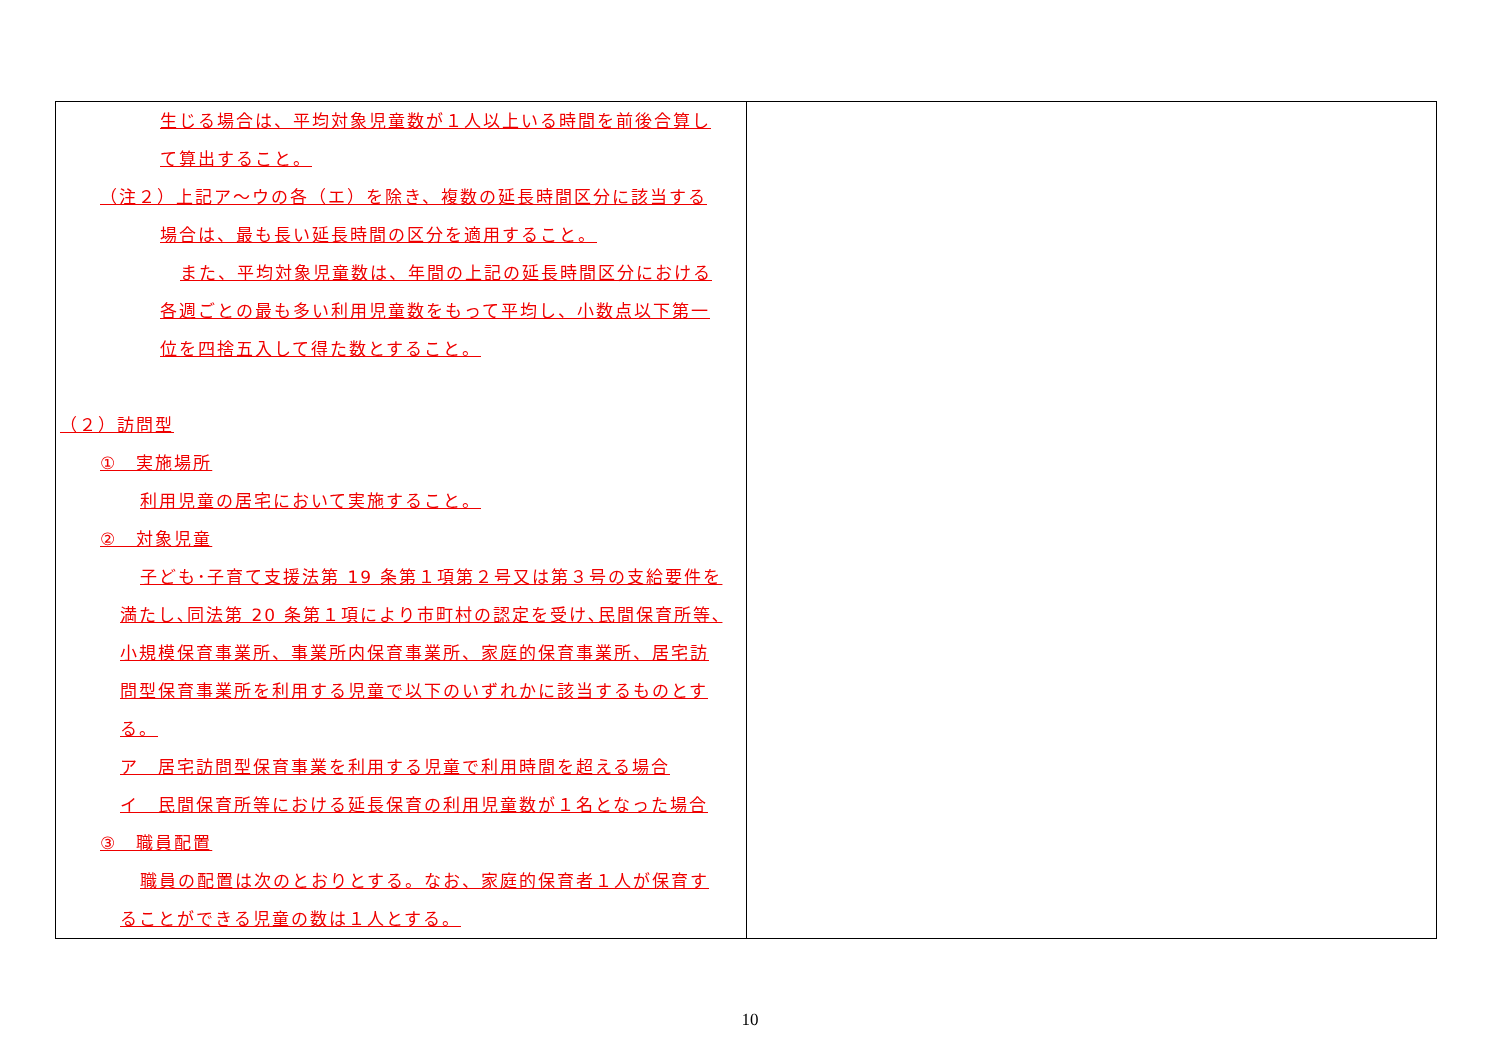| 生じる場合は、平均対象児童数が１人以上いる時間を前後合算し て算出すること。 （注２）上記ア～ウの各（エ）を除き、複数の延長時間区分に該当する 場合は、最も長い延長時間の区分を適用すること。 また、平均対象児童数は、年間の上記の延長時間区分における 各週ごとの最も多い利用児童数をもって平均し、小数点以下第一 位を四捨五入して得た数とすること。 （２）訪問型 ① 実施場所 利用児童の居宅において実施すること。 ② 対象児童 子ども･子育て支援法第 19 条第１項第２号又は第３号の支給要件を 満たし､同法第 20 条第１項により市町村の認定を受け､民間保育所等､ 小規模保育事業所、事業所内保育事業所、家庭的保育事業所、居宅訪 問型保育事業所を利用する児童で以下のいずれかに該当するものとす る。 ア 居宅訪問型保育事業を利用する児童で利用時間を超える場合 イ 民間保育所等における延長保育の利用児童数が１名となった場合 ③ 職員配置 職員の配置は次のとおりとする。なお、家庭的保育者１人が保育す ることができる児童の数は１人とする。 | |
10